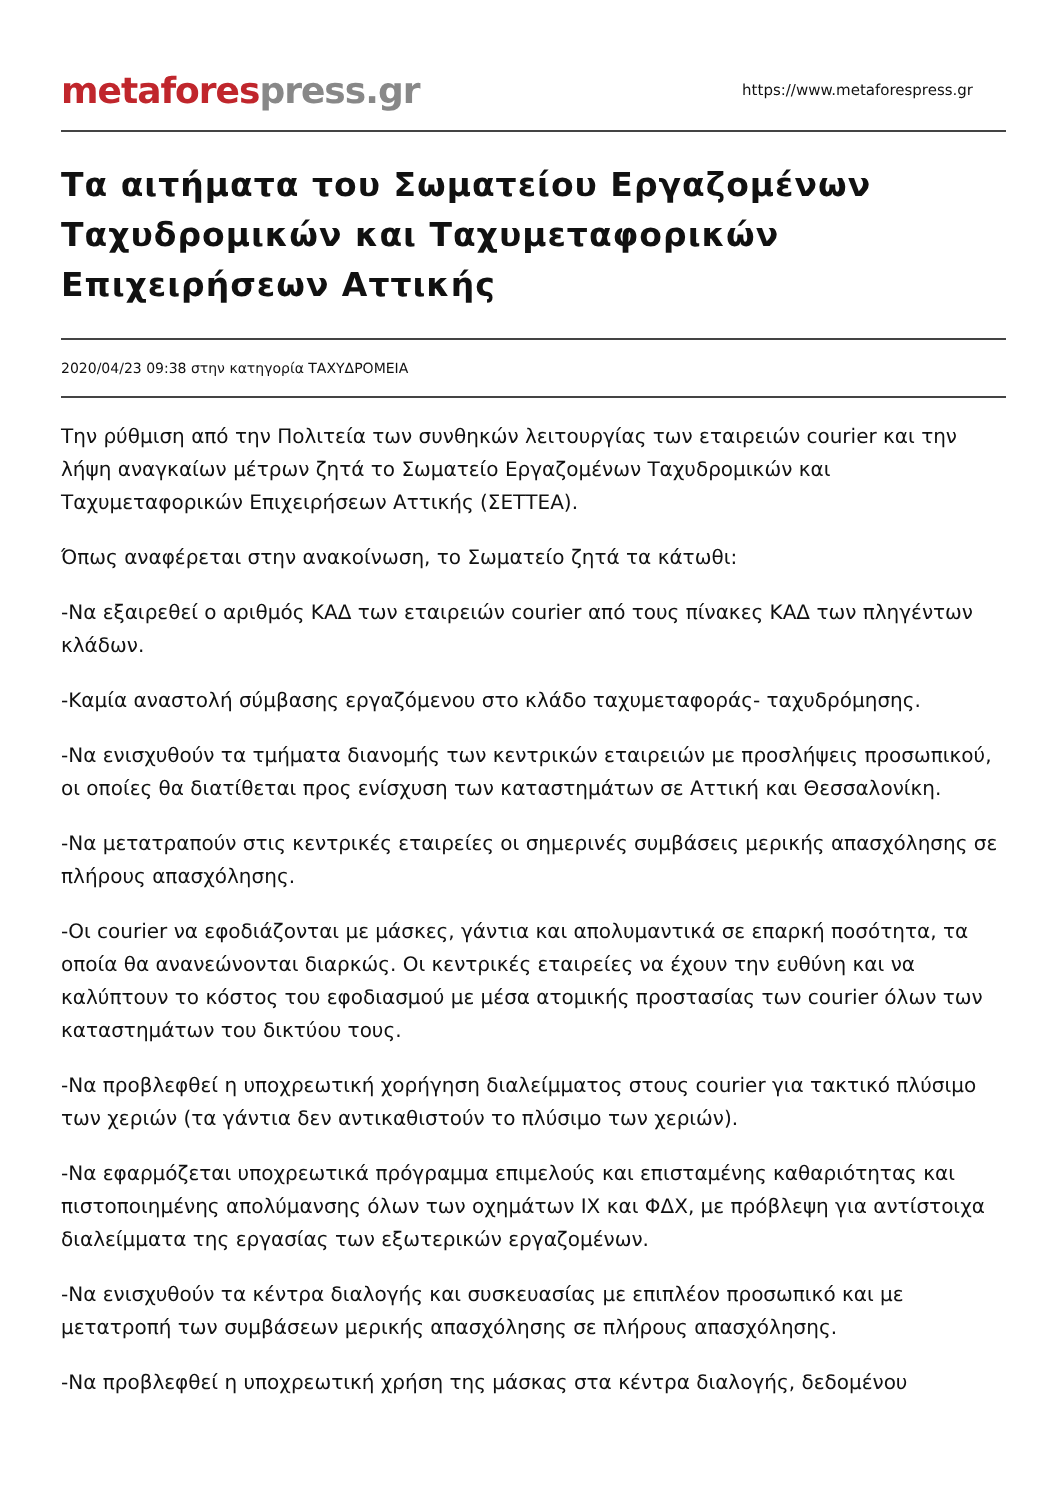metaforespress.gr
https://www.metaforespress.gr
Τα αιτήματα του Σωματείου Εργαζομένων Ταχυδρομικών και Ταχυμεταφορικών Επιχειρήσεων Αττικής
2020/04/23 09:38 στην κατηγορία ΤΑΧΥΔΡΟΜΕΙΑ
Την ρύθμιση από την Πολιτεία των συνθηκών λειτουργίας των εταιρειών courier και την λήψη αναγκαίων μέτρων ζητά το Σωματείο Εργαζομένων Ταχυδρομικών και Ταχυμεταφορικών Επιχειρήσεων Αττικής (ΣΕΤΤΕΑ).
Όπως αναφέρεται στην ανακοίνωση, το Σωματείο ζητά τα κάτωθι:
-Να εξαιρεθεί ο αριθμός ΚΑΔ των εταιρειών courier από τους πίνακες ΚΑΔ των πληγέντων κλάδων.
-Καμία αναστολή σύμβασης εργαζόμενου στο κλάδο ταχυμεταφοράς- ταχυδρόμησης.
-Να ενισχυθούν τα τμήματα διανομής των κεντρικών εταιρειών με προσλήψεις προσωπικού, οι οποίες θα διατίθεται προς ενίσχυση των καταστημάτων σε Αττική και Θεσσαλονίκη.
-Να μετατραπούν στις κεντρικές εταιρείες οι σημερινές συμβάσεις μερικής απασχόλησης σε πλήρους απασχόλησης.
-Οι courier να εφοδιάζονται με μάσκες, γάντια και απολυμαντικά σε επαρκή ποσότητα, τα οποία θα ανανεώνονται διαρκώς. Οι κεντρικές εταιρείες να έχουν την ευθύνη και να καλύπτουν το κόστος του εφοδιασμού με μέσα ατομικής προστασίας των courier όλων των καταστημάτων του δικτύου τους.
-Να προβλεφθεί η υποχρεωτική χορήγηση διαλείμματος στους courier για τακτικό πλύσιμο των χεριών (τα γάντια δεν αντικαθιστούν το πλύσιμο των χεριών).
-Να εφαρμόζεται υποχρεωτικά πρόγραμμα επιμελούς και επισταμένης καθαριότητας και πιστοποιημένης απολύμανσης όλων των οχημάτων ΙΧ και ΦΔΧ, με πρόβλεψη για αντίστοιχα διαλείμματα της εργασίας των εξωτερικών εργαζομένων.
-Να ενισχυθούν τα κέντρα διαλογής και συσκευασίας με επιπλέον προσωπικό και με μετατροπή των συμβάσεων μερικής απασχόλησης σε πλήρους απασχόλησης.
-Να προβλεφθεί η υποχρεωτική χρήση της μάσκας στα κέντρα διαλογής, δεδομένου